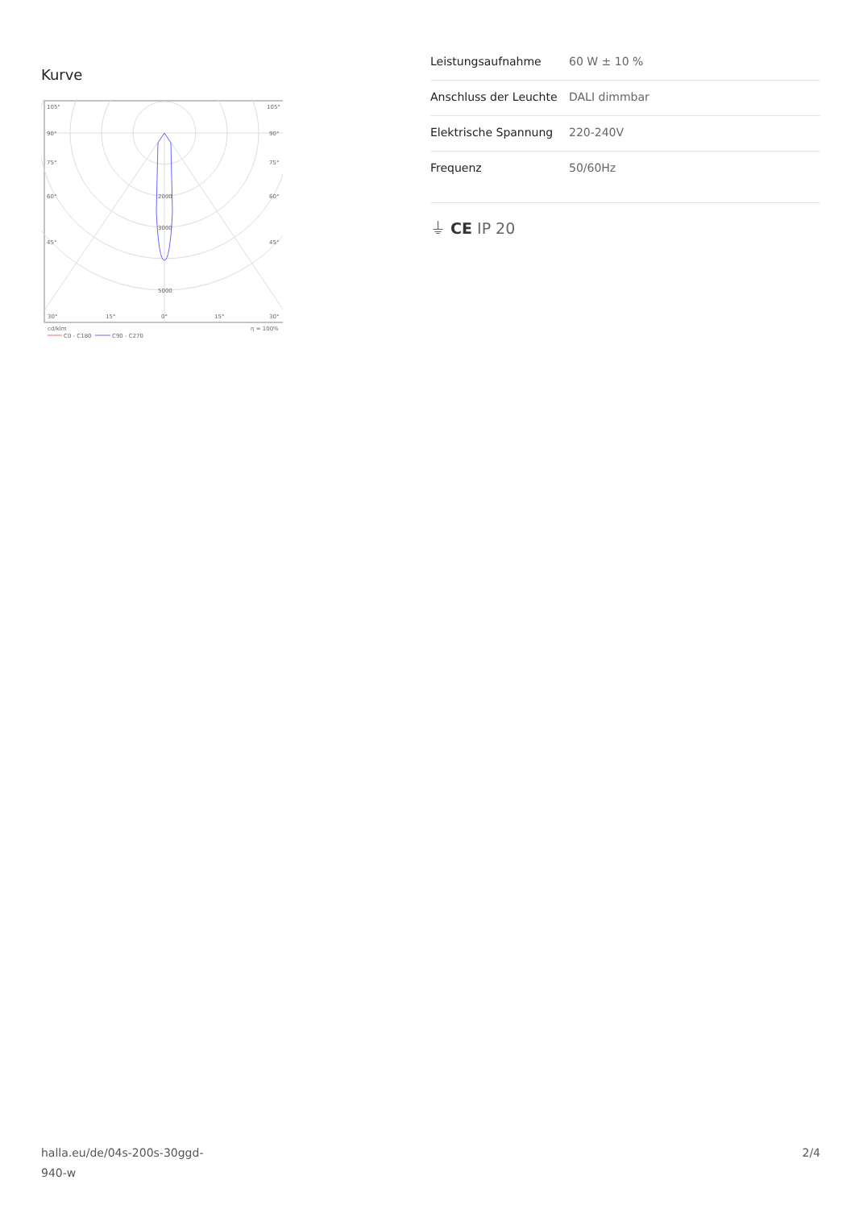Kurve
105°
105°
90°
90°
75°
75°
60°
60°
45°
45°
2000
3000
5000
30°
15°
0°
15°
30°
cd/klm
η = 100%
C0 - C180
C90 - C270
| Leistungsaufnahme | 60 W ± 10 % |
| Anschluss der Leuchte | DALI dimmbar |
| Elektrische Spannung | 220-240V |
| Frequenz | 50/60Hz |
⏚ CE IP 20
halla.eu/de/04s-200s-30ggd-
940-w
2/4